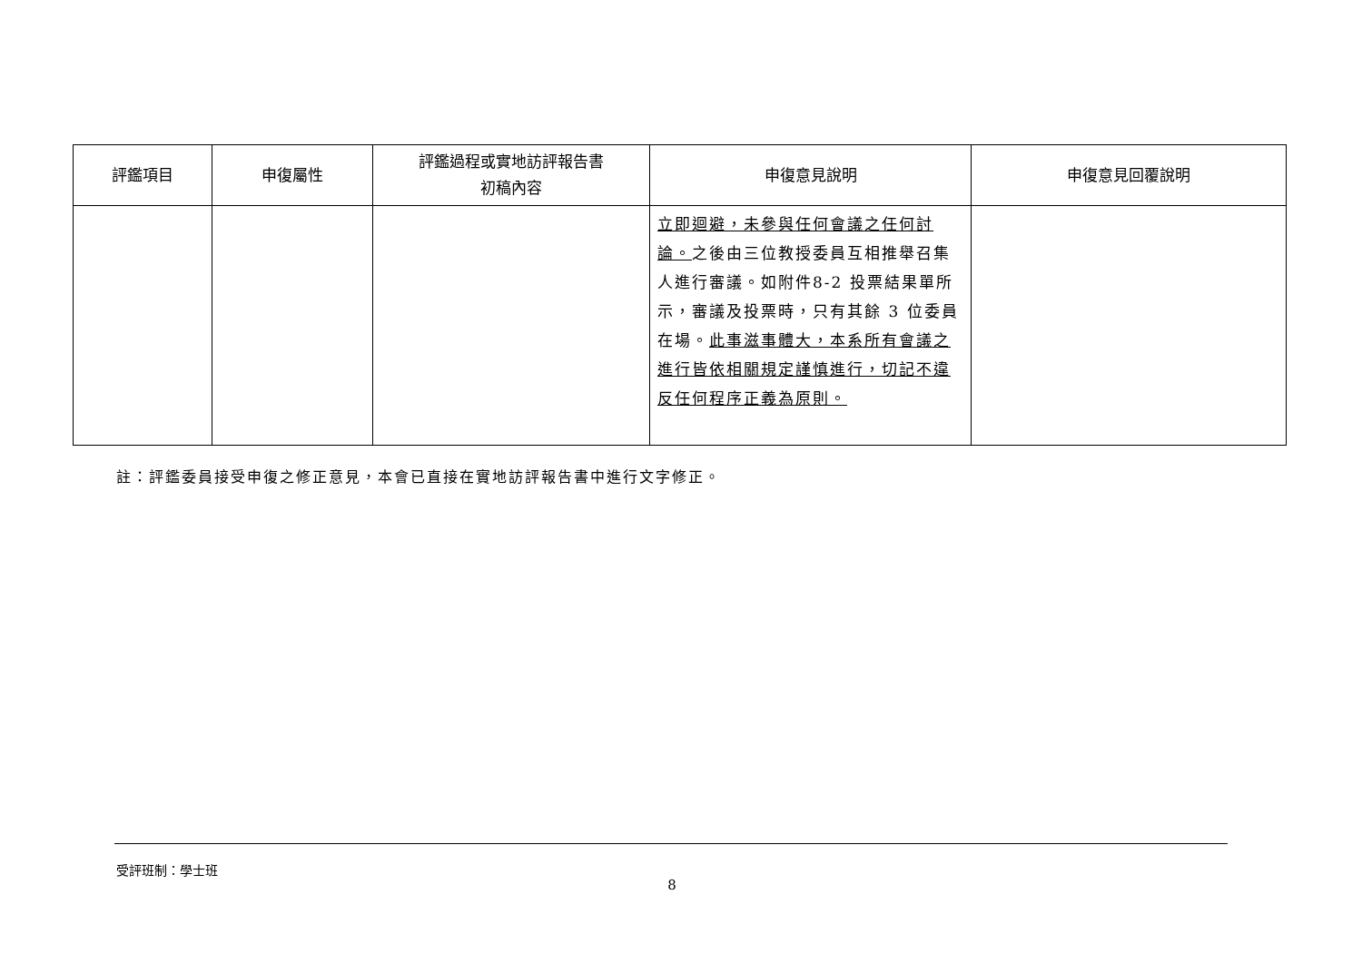| 評鑑項目 | 申復屬性 | 評鑑過程或實地訪評報告書 初稿內容 | 申復意見說明 | 申復意見回覆說明 |
| --- | --- | --- | --- | --- |
| | | | 立即迴避，未參與任何會議之任何討論。 之後由三位教授委員互相推舉召集人進行審議。如附件8-2 投票結果單所示，審議及投票時，只有其餘 3 位委員在場。 此事滋事體大，本系所有會議之進行皆依相關規定謹慎進行，切記不違反任何程序正義為原則。 | |
註：評鑑委員接受申復之修正意見，本會已直接在實地訪評報告書中進行文字修正。
受評班制：學士班
8